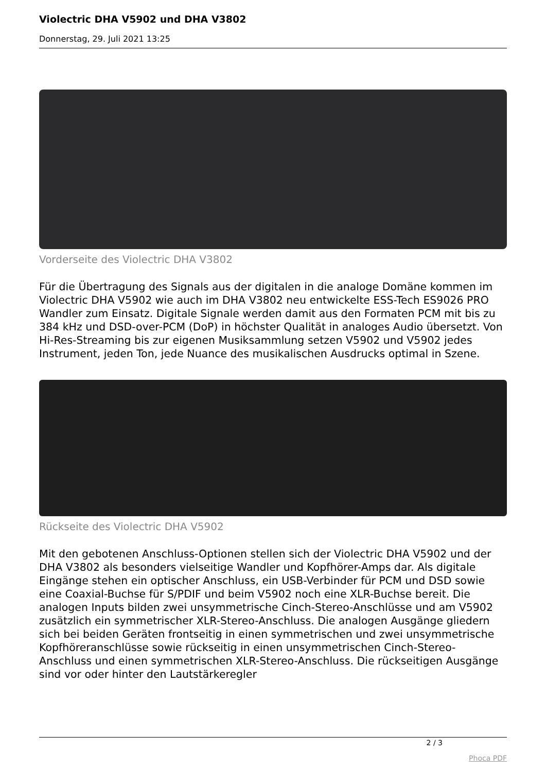Violectric DHA V5902 und DHA V3802
Donnerstag, 29. Juli 2021 13:25
Vorderseite des Violectric DHA V3802
Für die Übertragung des Signals aus der digitalen in die analoge Domäne kommen im Violectric DHA V5902 wie auch im DHA V3802 neu entwickelte ESS-Tech ES9026 PRO Wandler zum Einsatz. Digitale Signale werden damit aus den Formaten PCM mit bis zu 384 kHz und DSD-over-PCM (DoP) in höchster Qualität in analoges Audio übersetzt. Von Hi-Res-Streaming bis zur eigenen Musiksammlung setzen V5902 und V5902 jedes Instrument, jeden Ton, jede Nuance des musikalischen Ausdrucks optimal in Szene.
Rückseite des Violectric DHA V5902
Mit den gebotenen Anschluss-Optionen stellen sich der Violectric DHA V5902 und der DHA V3802 als besonders vielseitige Wandler und Kopfhörer-Amps dar. Als digitale Eingänge stehen ein optischer Anschluss, ein USB-Verbinder für PCM und DSD sowie eine Coaxial-Buchse für S/PDIF und beim V5902 noch eine XLR-Buchse bereit. Die analogen Inputs bilden zwei unsymmetrische Cinch-Stereo-Anschlüsse und am V5902 zusätzlich ein symmetrischer XLR-Stereo-Anschluss. Die analogen Ausgänge gliedern sich bei beiden Geräten frontseitig in einen symmetrischen und zwei unsymmetrische Kopfhöreranschlüsse sowie rückseitig in einen unsymmetrischen Cinch-Stereo-Anschluss und einen symmetrischen XLR-Stereo-Anschluss. Die rückseitigen Ausgänge sind vor oder hinter den Lautstärkeregler
2 / 3
Phoca PDF